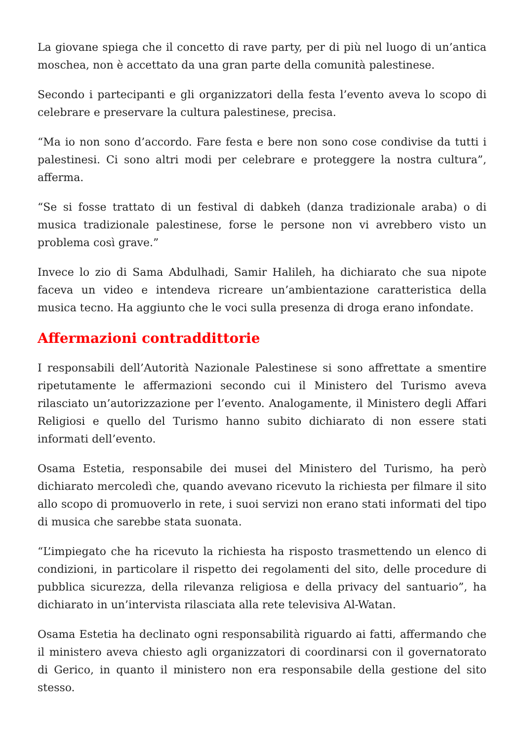La giovane spiega che il concetto di rave party, per di più nel luogo di un’antica moschea, non è accettato da una gran parte della comunità palestinese.
Secondo i partecipanti e gli organizzatori della festa l’evento aveva lo scopo di celebrare e preservare la cultura palestinese, precisa.
“Ma io non sono d’accordo. Fare festa e bere non sono cose condivise da tutti i palestinesi. Ci sono altri modi per celebrare e proteggere la nostra cultura”, afferma.
“Se si fosse trattato di un festival di dabkeh (danza tradizionale araba) o di musica tradizionale palestinese, forse le persone non vi avrebbero visto un problema così grave.”
Invece lo zio di Sama Abdulhadi, Samir Halileh, ha dichiarato che sua nipote faceva un video e intendeva ricreare un’ambientazione caratteristica della musica tecno. Ha aggiunto che le voci sulla presenza di droga erano infondate.
Affermazioni contraddittorie
I responsabili dell’Autorità Nazionale Palestinese si sono affrettate a smentire ripetutamente le affermazioni secondo cui il Ministero del Turismo aveva rilasciato un’autorizzazione per l’evento. Analogamente, il Ministero degli Affari Religiosi e quello del Turismo hanno subito dichiarato di non essere stati informati dell’evento.
Osama Estetia, responsabile dei musei del Ministero del Turismo, ha però dichiarato mercoledì che, quando avevano ricevuto la richiesta per filmare il sito allo scopo di promuoverlo in rete, i suoi servizi non erano stati informati del tipo di musica che sarebbe stata suonata.
“L’impiegato che ha ricevuto la richiesta ha risposto trasmettendo un elenco di condizioni, in particolare il rispetto dei regolamenti del sito, delle procedure di pubblica sicurezza, della rilevanza religiosa e della privacy del santuario”, ha dichiarato in un’intervista rilasciata alla rete televisiva Al-Watan.
Osama Estetia ha declinato ogni responsabilità riguardo ai fatti, affermando che il ministero aveva chiesto agli organizzatori di coordinarsi con il governatorato di Gerico, in quanto il ministero non era responsabile della gestione del sito stesso.